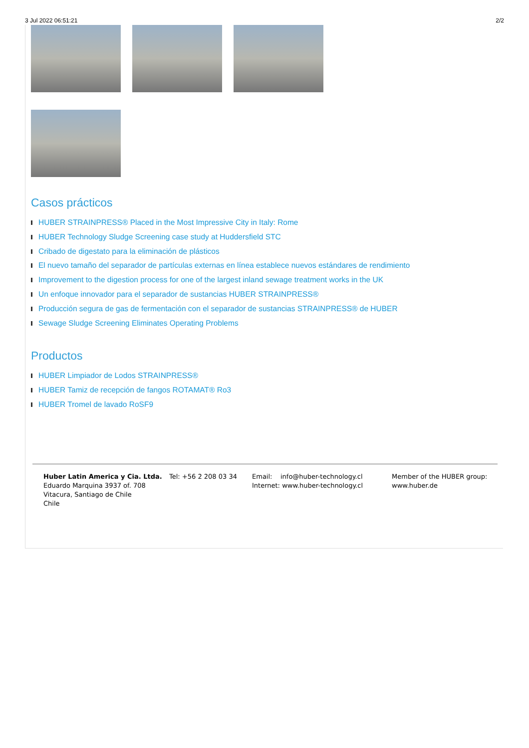3 Jul 2022 06:51:21 2/2
Casos prácticos
HUBER STRAINPRESS® Placed in the Most Impressive City in Italy: Rome
HUBER Technology Sludge Screening case study at Huddersfield STC
Cribado de digestato para la eliminación de plásticos
El nuevo tamaño del separador de partículas externas en línea establece nuevos estándares de rendimiento
Improvement to the digestion process for one of the largest inland sewage treatment works in the UK
Un enfoque innovador para el separador de sustancias HUBER STRAINPRESS®
Producción segura de gas de fermentación con el separador de sustancias STRAINPRESS® de HUBER
Sewage Sludge Screening Eliminates Operating Problems
Productos
HUBER Limpiador de Lodos STRAINPRESS®
HUBER Tamiz de recepción de fangos ROTAMAT® Ro3
HUBER Tromel de lavado RoSF9
Huber Latin America y Cia. Ltda.
Eduardo Marquina 3937 of. 708
Vitacura, Santiago de Chile
Chile
Tel: +56 2 208 03 34 Email: info@huber-technology.cl
Internet: www.huber-technology.cl
Member of the HUBER group:
www.huber.de